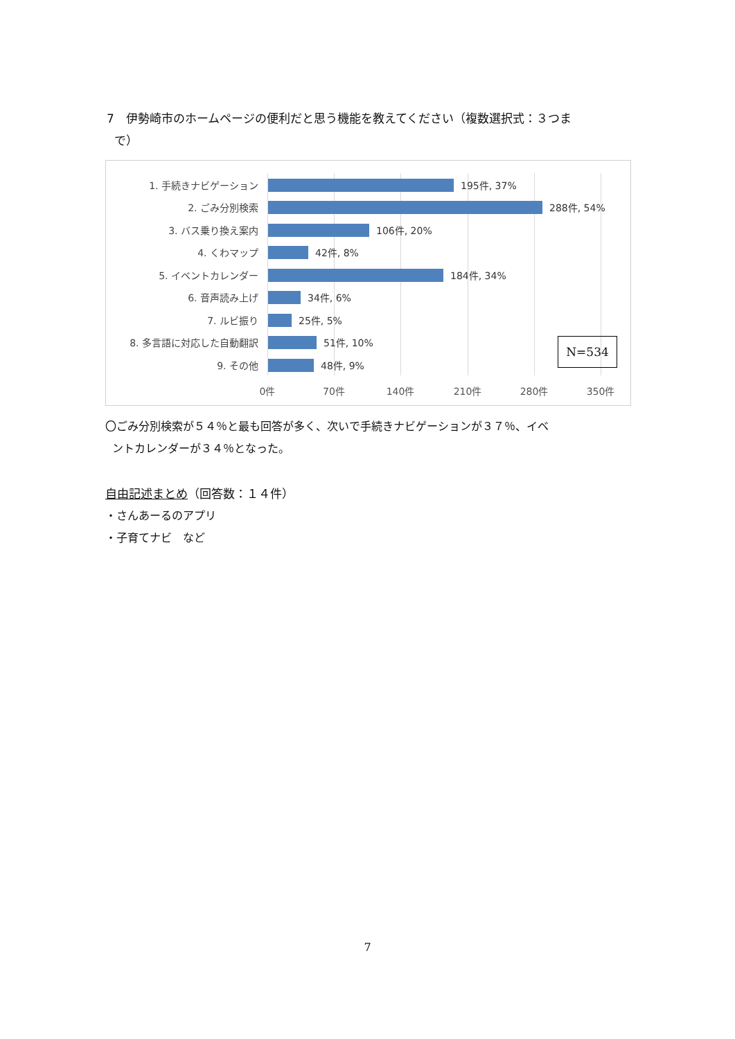7　伊勢崎市のホームページの便利だと思う機能を教えてください（複数選択式：３つま
で）
1. 手続きナビゲーション 195件, 37%
2. ごみ分別検索 288件, 54%
3. バス乗り換え案内 106件, 20%
4. くわマップ 42件, 8%
5. イベントカレンダー 184件, 34%
6. 音声読み上げ 34件, 6%
7. ルビ振り 25件, 5%
8. 多言語に対応した自動翻訳 51件, 10%
9. その他 48件, 9%
0件 70件 140件 210件 280件 350件
N=534
〇ごみ分別検索が５４％と最も回答が多く、次いで手続きナビゲーションが３７％、イベ
ントカレンダーが３４％となった。
自由記述まとめ（回答数：１４件）
・さんあーるのアプリ
・子育てナビ　など
7